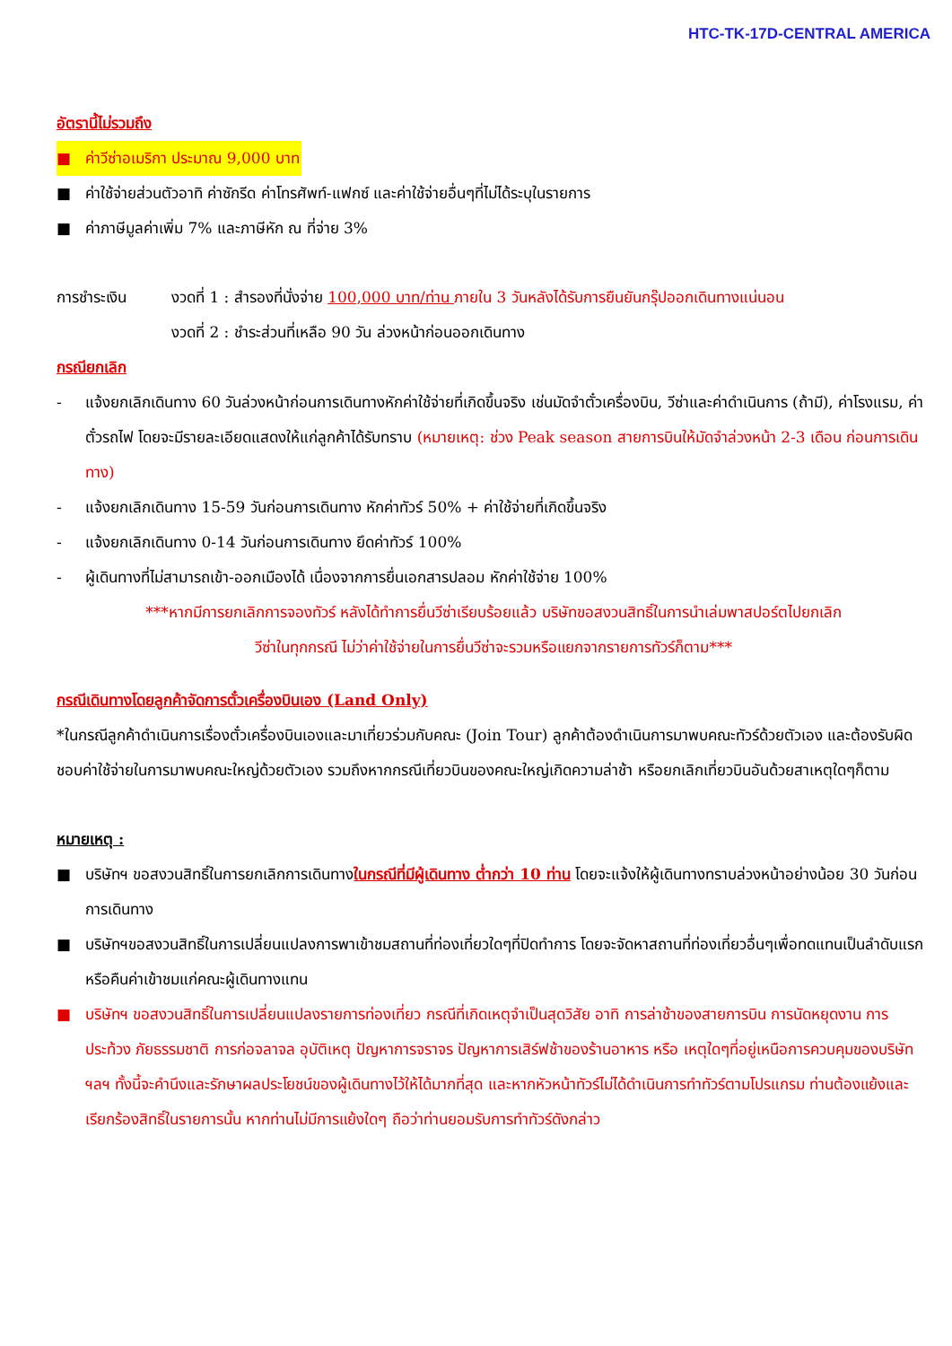HTC-TK-17D-CENTRAL AMERICA
อัตรานี้ไม่รวมถึง
■ ค่าวีซ่าอเมริกา ประมาณ 9,000 บาท
■ ค่าใช้จ่ายส่วนตัวอาทิ ค่าซักรีด ค่าโทรศัพท์-แฟกซ์ และค่าใช้จ่ายอื่นๆที่ไม่ได้ระบุในรายการ
■ ค่าภาษีมูลค่าเพิ่ม 7% และภาษีหัก ณ ที่จ่าย 3%
การชำระเงิน งวดที่ 1 : สำรองที่นั่งจ่าย 100,000 บาท/ท่าน ภายใน 3 วันหลังได้รับการยืนยันกรุ๊ปออกเดินทางแน่นอน
งวดที่ 2 : ชำระส่วนที่เหลือ 90 วัน ล่วงหน้าก่อนออกเดินทาง
กรณียกเลิก
- แจ้งยกเลิกเดินทาง 60 วันล่วงหน้าก่อนการเดินทางหักค่าใช้จ่ายที่เกิดขึ้นจริง เช่นมัดจำตั๋วเครื่องบิน, วีซ่าและค่าดำเนินการ (ถ้ามี), ค่าโรงแรม, ค่าตั๋วรถไฟ โดยจะมีรายละเอียดแสดงให้แก่ลูกค้าได้รับทราบ (หมายเหตุ: ช่วง Peak season สายการบินให้มัดจำล่วงหน้า 2-3 เดือน ก่อนการเดินทาง)
- แจ้งยกเลิกเดินทาง 15-59 วันก่อนการเดินทาง หักค่าทัวร์ 50% + ค่าใช้จ่ายที่เกิดขึ้นจริง
- แจ้งยกเลิกเดินทาง 0-14 วันก่อนการเดินทาง ยึดค่าทัวร์ 100%
- ผู้เดินทางที่ไม่สามารถเข้า-ออกเมืองได้ เนื่องจากการยื่นเอกสารปลอม หักค่าใช้จ่าย 100%
***หากมีการยกเลิกการจองทัวร์ หลังได้ทำการยื่นวีซ่าเรียบร้อยแล้ว บริษัทขอสงวนสิทธิ์ในการนำเล่มพาสปอร์ตไปยกเลิก
วีซ่าในทุกกรณี ไม่ว่าค่าใช้จ่ายในการยื่นวีซ่าจะรวมหรือแยกจากรายการทัวร์ก็ตาม***
กรณีเดินทางโดยลูกค้าจัดการตั๋วเครื่องบินเอง (Land Only)
*ในกรณีลูกค้าดำเนินการเรื่องตั๋วเครื่องบินเองและมาเที่ยวร่วมกับคณะ (Join Tour) ลูกค้าต้องดำเนินการมาพบคณะทัวร์ด้วยตัวเอง และต้องรับผิดชอบค่าใช้จ่ายในการมาพบคณะใหญ่ด้วยตัวเอง รวมถึงหากกรณีเที่ยวบินของคณะใหญ่เกิดความล่าช้า หรือยกเลิกเที่ยวบินอันด้วยสาเหตุใดๆก็ตาม
หมายเหตุ :
■ บริษัทฯ ขอสงวนสิทธิ์ในการยกเลิกการเดินทางในกรณีที่มีผู้เดินทาง ต่ำกว่า 10 ท่าน โดยจะแจ้งให้ผู้เดินทางทราบล่วงหน้าอย่างน้อย 30 วันก่อนการเดินทาง
■ บริษัทฯขอสงวนสิทธิ์ในการเปลี่ยนแปลงการพาเข้าชมสถานที่ท่องเที่ยวใดๆที่ปิดทำการ โดยจะจัดหาสถานที่ท่องเที่ยวอื่นๆเพื่อทดแทนเป็นลำดับแรก หรือคืนค่าเข้าชมแก่คณะผู้เดินทางแทน
■ บริษัทฯ ขอสงวนสิทธิ์ในการเปลี่ยนแปลงรายการท่องเที่ยว กรณีที่เกิดเหตุจำเป็นสุดวิสัย อาทิ การล่าช้าของสายการบิน การนัดหยุดงาน การประท้วง ภัยธรรมชาติ การก่อจลาจล อุบัติเหตุ ปัญหาการจราจร ปัญหาการเสิร์ฟช้าของร้านอาหาร หรือ เหตุใดๆที่อยู่เหนือการควบคุมของบริษัท ฯลฯ ทั้งนี้จะคำนึงและรักษาผลประโยชน์ของผู้เดินทางไว้ให้ได้มากที่สุด และหากหัวหน้าทัวร์ไม่ได้ดำเนินการทำทัวร์ตามโปรแกรม ท่านต้องแย้งและเรียกร้องสิทธิ์ในรายการนั้น หากท่านไม่มีการแย้งใดๆ ถือว่าท่านยอมรับการทำทัวร์ดังกล่าว